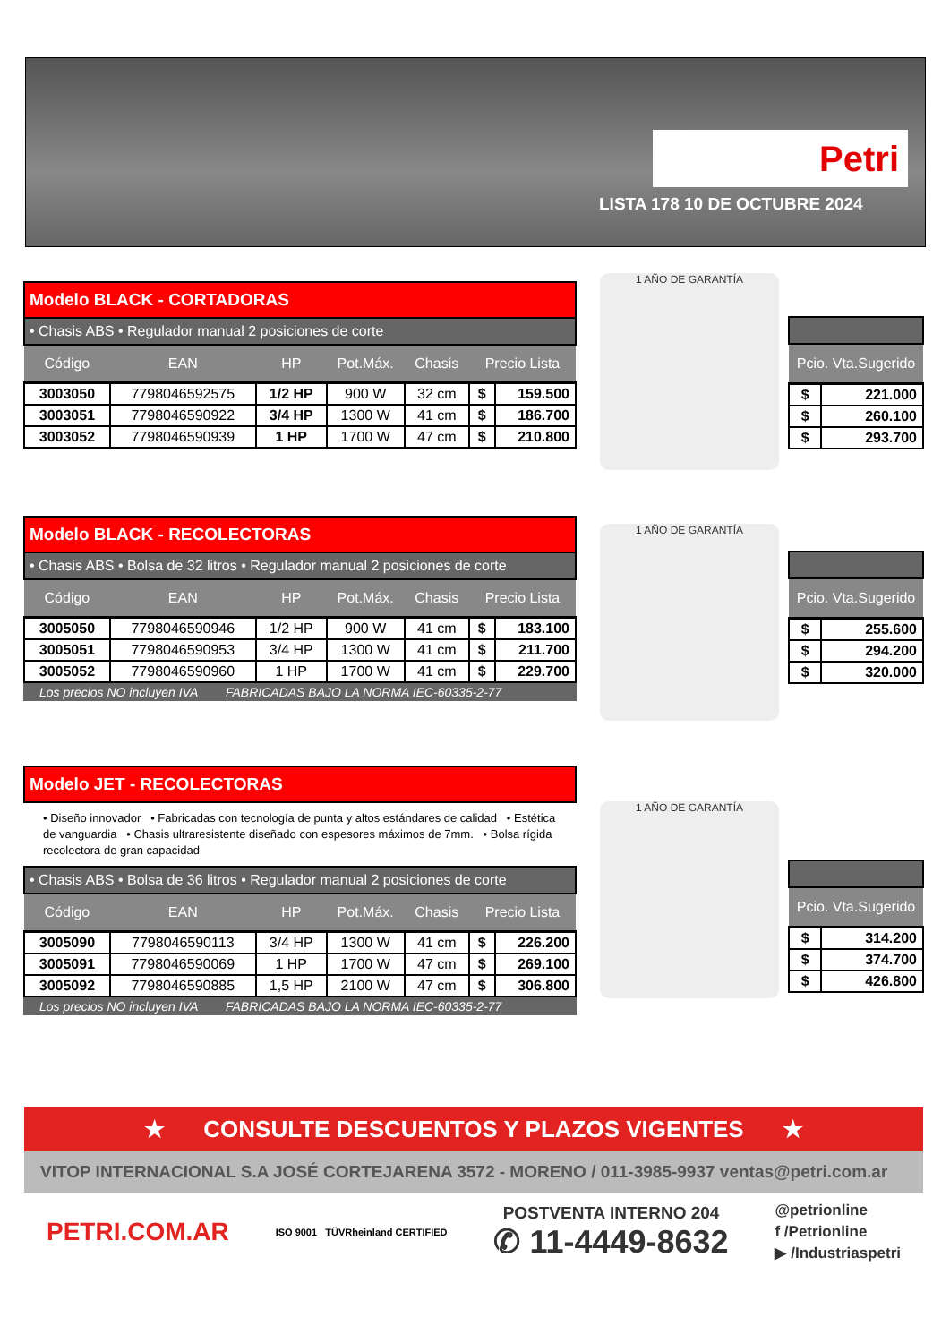Petri
LISTA 178 10 DE OCTUBRE 2024
Modelo BLACK - CORTADORAS
• Chasis ABS • Regulador manual 2 posiciones de corte
| Código | EAN | HP | Pot.Máx. | Chasis | Precio Lista | |
| --- | --- | --- | --- | --- | --- | --- |
| 3003050 | 7798046592575 | 1/2 HP | 900 W | 32 cm | $ | 159.500 |
| 3003051 | 7798046590922 | 3/4 HP | 1300 W | 41 cm | $ | 186.700 |
| 3003052 | 7798046590939 | 1 HP | 1700 W | 47 cm | $ | 210.800 |
1 AÑO DE GARANTÍA
| Pcio. Vta.Sugerido | |
| --- | --- |
| $ | 221.000 |
| $ | 260.100 |
| $ | 293.700 |
Modelo BLACK - RECOLECTORAS
• Chasis ABS • Bolsa de 32 litros • Regulador manual 2 posiciones de corte
| Código | EAN | HP | Pot.Máx. | Chasis | Precio Lista | |
| --- | --- | --- | --- | --- | --- | --- |
| 3005050 | 7798046590946 | 1/2 HP | 900 W | 41 cm | $ | 183.100 |
| 3005051 | 7798046590953 | 3/4 HP | 1300 W | 41 cm | $ | 211.700 |
| 3005052 | 7798046590960 | 1 HP | 1700 W | 41 cm | $ | 229.700 |
Los precios NO incluyen IVA FABRICADAS BAJO LA NORMA IEC-60335-2-77
1 AÑO DE GARANTÍA
| Pcio. Vta.Sugerido | |
| --- | --- |
| $ | 255.600 |
| $ | 294.200 |
| $ | 320.000 |
Modelo JET - RECOLECTORAS
• Diseño innovador • Fabricadas con tecnología de punta y altos estándares de calidad • Estética de vanguardia • Chasis ultraresistente diseñado con espesores máximos de 7mm. • Bolsa rígida recolectora de gran capacidad
• Chasis ABS • Bolsa de 36 litros • Regulador manual 2 posiciones de corte
| Código | EAN | HP | Pot.Máx. | Chasis | Precio Lista | |
| --- | --- | --- | --- | --- | --- | --- |
| 3005090 | 7798046590113 | 3/4 HP | 1300 W | 41 cm | $ | 226.200 |
| 3005091 | 7798046590069 | 1 HP | 1700 W | 47 cm | $ | 269.100 |
| 3005092 | 7798046590885 | 1,5 HP | 2100 W | 47 cm | $ | 306.800 |
Los precios NO incluyen IVA FABRICADAS BAJO LA NORMA IEC-60335-2-77
1 AÑO DE GARANTÍA
| Pcio. Vta.Sugerido | |
| --- | --- |
| $ | 314.200 |
| $ | 374.700 |
| $ | 426.800 |
★ CONSULTE DESCUENTOS Y PLAZOS VIGENTES ★
VITOP INTERNACIONAL S.A JOSÉ CORTEJARENA 3572 - MORENO / 011-3985-9937 ventas@petri.com.ar
PETRI.COM.AR
ISO 9001 TÜVRheinland CERTIFIED
POSTVENTA INTERNO 204
✆ 11-4449-8632
@petrionline
f /Petrionline
▶ /Industriaspetri